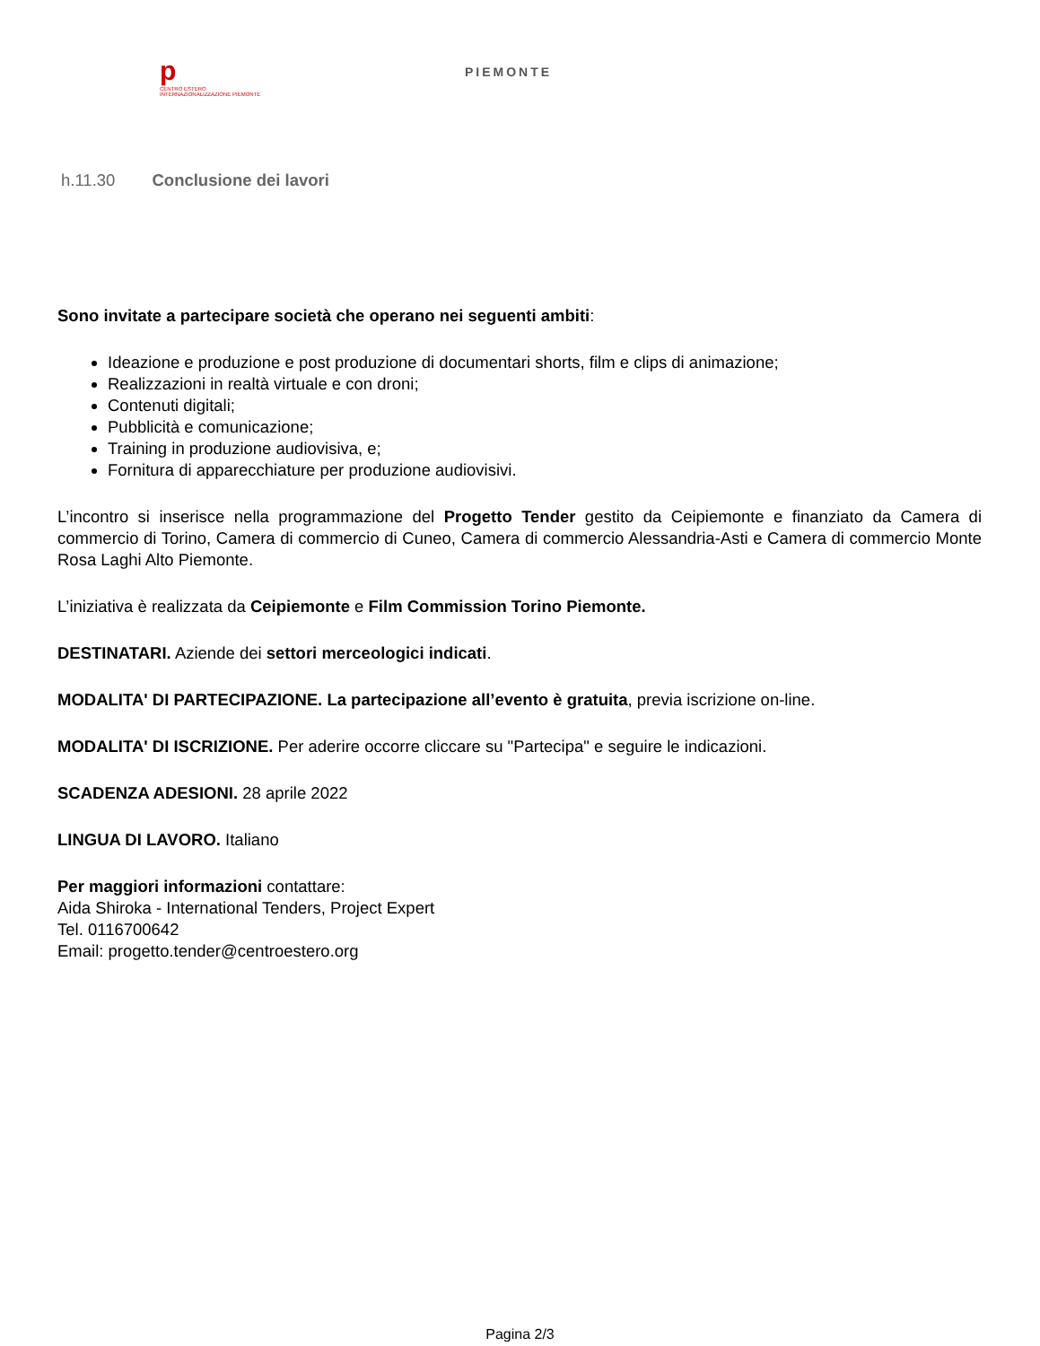p
CENTRO ESTERO INTERNAZIONALIZZAZIONE PIEMONTE
PIEMONTE
h.11.30 Conclusione dei lavori
Sono invitate a partecipare società che operano nei seguenti ambiti:
Ideazione e produzione e post produzione di documentari shorts, film e clips di animazione;
Realizzazioni in realtà virtuale e con droni;
Contenuti digitali;
Pubblicità e comunicazione;
Training in produzione audiovisiva, e;
Fornitura di apparecchiature per produzione audiovisivi.
L’incontro si inserisce nella programmazione del Progetto Tender gestito da Ceipiemonte e finanziato da Camera di commercio di Torino, Camera di commercio di Cuneo, Camera di commercio Alessandria-Asti e Camera di commercio Monte Rosa Laghi Alto Piemonte.
L’iniziativa è realizzata da Ceipiemonte e Film Commission Torino Piemonte.
DESTINATARI. Aziende dei settori merceologici indicati.
MODALITA' DI PARTECIPAZIONE. La partecipazione all’evento è gratuita, previa iscrizione on-line.
MODALITA' DI ISCRIZIONE. Per aderire occorre cliccare su "Partecipa" e seguire le indicazioni.
SCADENZA ADESIONI. 28 aprile 2022
LINGUA DI LAVORO. Italiano
Per maggiori informazioni contattare:
Aida Shiroka - International Tenders, Project Expert
Tel. 0116700642
Email: progetto.tender@centroestero.org
Pagina 2/3